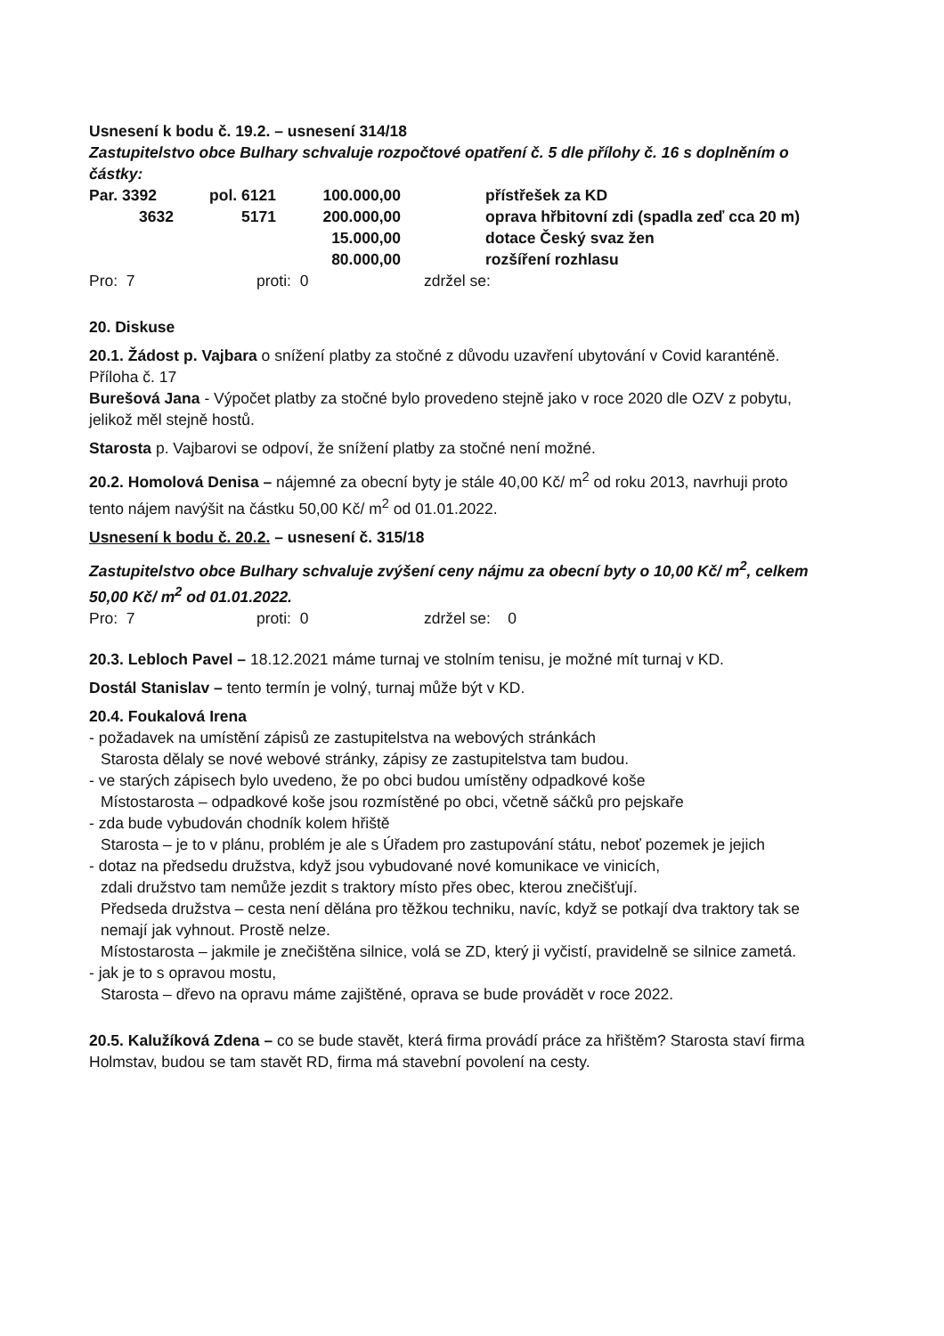Usnesení k bodu č. 19.2. – usnesení 314/18
Zastupitelstvo obce Bulhary schvaluje rozpočtové opatření č. 5 dle přílohy č. 16 s doplněním o částky:
| Par. 3392 | pol. 6121 | 100.000,00 | přístřešek za KD |
| 3632 | 5171 | 200.000,00 | oprava hřbitovní zdi (spadla zeď cca 20 m) |
| | | 15.000,00 | dotace Český svaz žen |
| | | 80.000,00 | rozšíření rozhlasu |
Pro: 7 proti: 0 zdržel se:
20. Diskuse
20.1. Žádost p. Vajbara o snížení platby za stočné z důvodu uzavření ubytování v Covid karanténě. Příloha č. 17
Burešová Jana - Výpočet platby za stočné bylo provedeno stejně jako v roce 2020 dle OZV z pobytu, jelikož měl stejně hostů.
Starosta p. Vajbarovi se odpoví, že snížení platby za stočné není možné.
20.2. Homolová Denisa – nájemné za obecní byty je stále 40,00 Kč/ m<sup>2</sup> od roku 2013, navrhuji proto tento nájem navýšit na částku 50,00 Kč/ m<sup>2</sup> od 01.01.2022.
Usnesení k bodu č. 20.2. – usnesení č. 315/18
Zastupitelstvo obce Bulhary schvaluje zvýšení ceny nájmu za obecní byty o 10,00 Kč/ m<sup>2</sup>, celkem 50,00 Kč/ m<sup>2</sup> od 01.01.2022.
Pro: 7 proti: 0 zdržel se: 0
20.3. Lebloch Pavel – 18.12.2021 máme turnaj ve stolním tenisu, je možné mít turnaj v KD.
Dostál Stanislav – tento termín je volný, turnaj může být v KD.
20.4. Foukalová Irena
- požadavek na umístění zápisů ze zastupitelstva na webových stránkách
Starosta dělaly se nové webové stránky, zápisy ze zastupitelstva tam budou.
- ve starých zápisech bylo uvedeno, že po obci budou umístěny odpadkové koše
Místostarosta – odpadkové koše jsou rozmístěné po obci, včetně sáčků pro pejskaře
- zda bude vybudován chodník kolem hřiště
Starosta – je to v plánu, problém je ale s Úřadem pro zastupování státu, neboť pozemek je jejich
- dotaz na předsedu družstva, když jsou vybudované nové komunikace ve vinicích,
zdali družstvo tam nemůže jezdit s traktory místo přes obec, kterou znečišťují.
Předseda družstva – cesta není dělána pro těžkou techniku, navíc, když se potkají dva traktory tak se nemají jak vyhnout. Prostě nelze.
Místostarosta – jakmile je znečištěna silnice, volá se ZD, který ji vyčistí, pravidelně se silnice zametá.
- jak je to s opravou mostu,
Starosta – dřevo na opravu máme zajištěné, oprava se bude provádět v roce 2022.
20.5. Kalužíková Zdena – co se bude stavět, která firma provádí práce za hřištěm? Starosta staví firma Holmstav, budou se tam stavět RD, firma má stavební povolení na cesty.